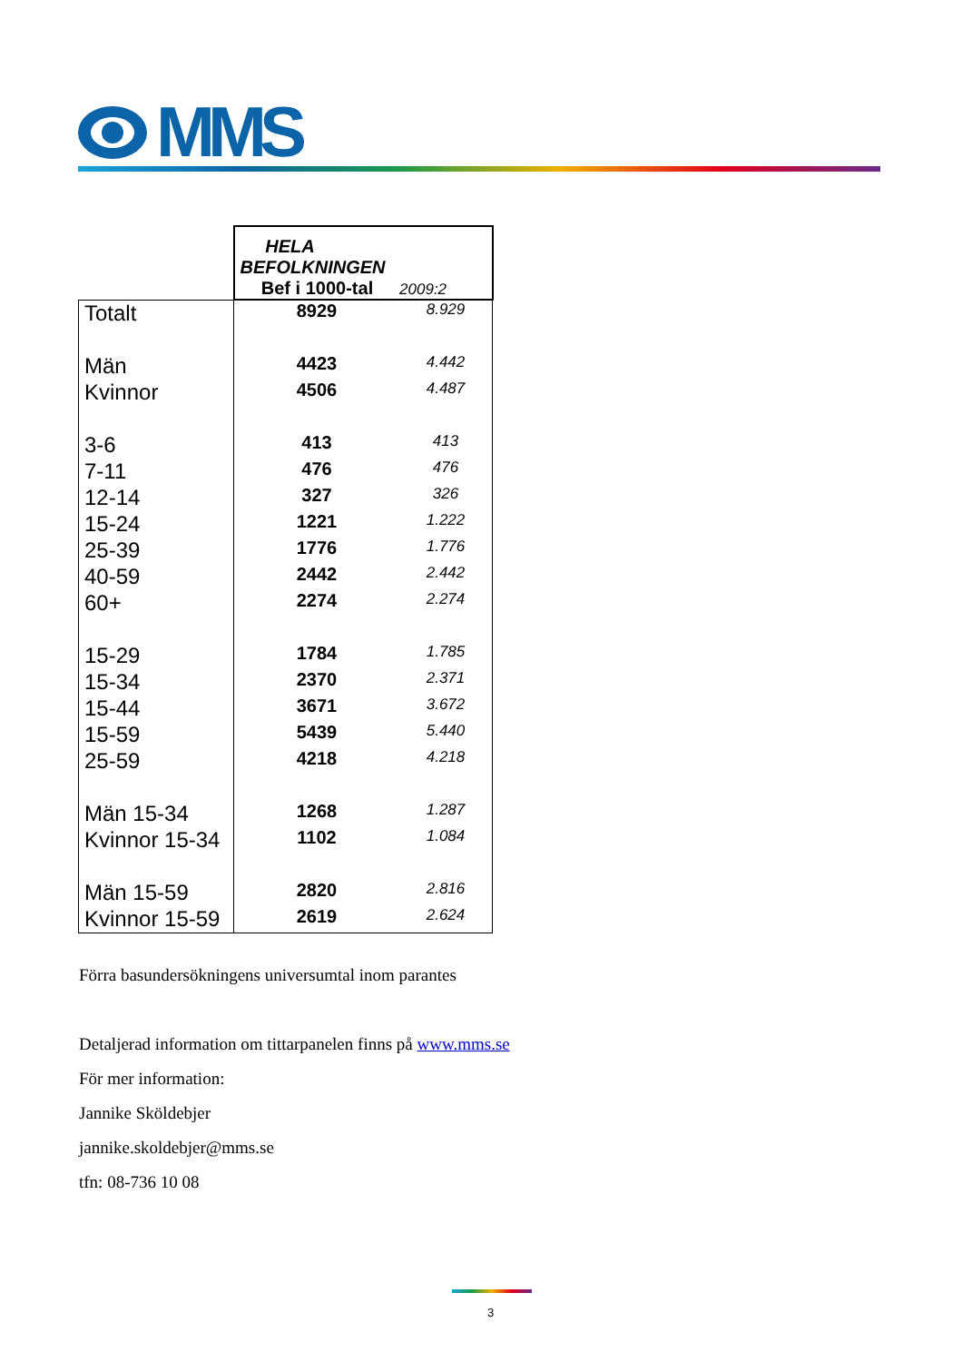MMS
| | HELA BEFOLKNINGEN Bef i 1000-tal 2009:2 | |
| --- | --- | --- |
| Totalt | 8929 | 8.929 |
| Män | 4423 | 4.442 |
| Kvinnor | 4506 | 4.487 |
| 3-6 | 413 | 413 |
| 7-11 | 476 | 476 |
| 12-14 | 327 | 326 |
| 15-24 | 1221 | 1.222 |
| 25-39 | 1776 | 1.776 |
| 40-59 | 2442 | 2.442 |
| 60+ | 2274 | 2.274 |
| 15-29 | 1784 | 1.785 |
| 15-34 | 2370 | 2.371 |
| 15-44 | 3671 | 3.672 |
| 15-59 | 5439 | 5.440 |
| 25-59 | 4218 | 4.218 |
| Män 15-34 | 1268 | 1.287 |
| Kvinnor 15-34 | 1102 | 1.084 |
| Män 15-59 | 2820 | 2.816 |
| Kvinnor 15-59 | 2619 | 2.624 |
Förra basundersökningens universumtal inom parantes
Detaljerad information om tittarpanelen finns på www.mms.se
För mer information:
Jannike Sköldebjer
jannike.skoldebjer@mms.se
tfn: 08-736 10 08
3